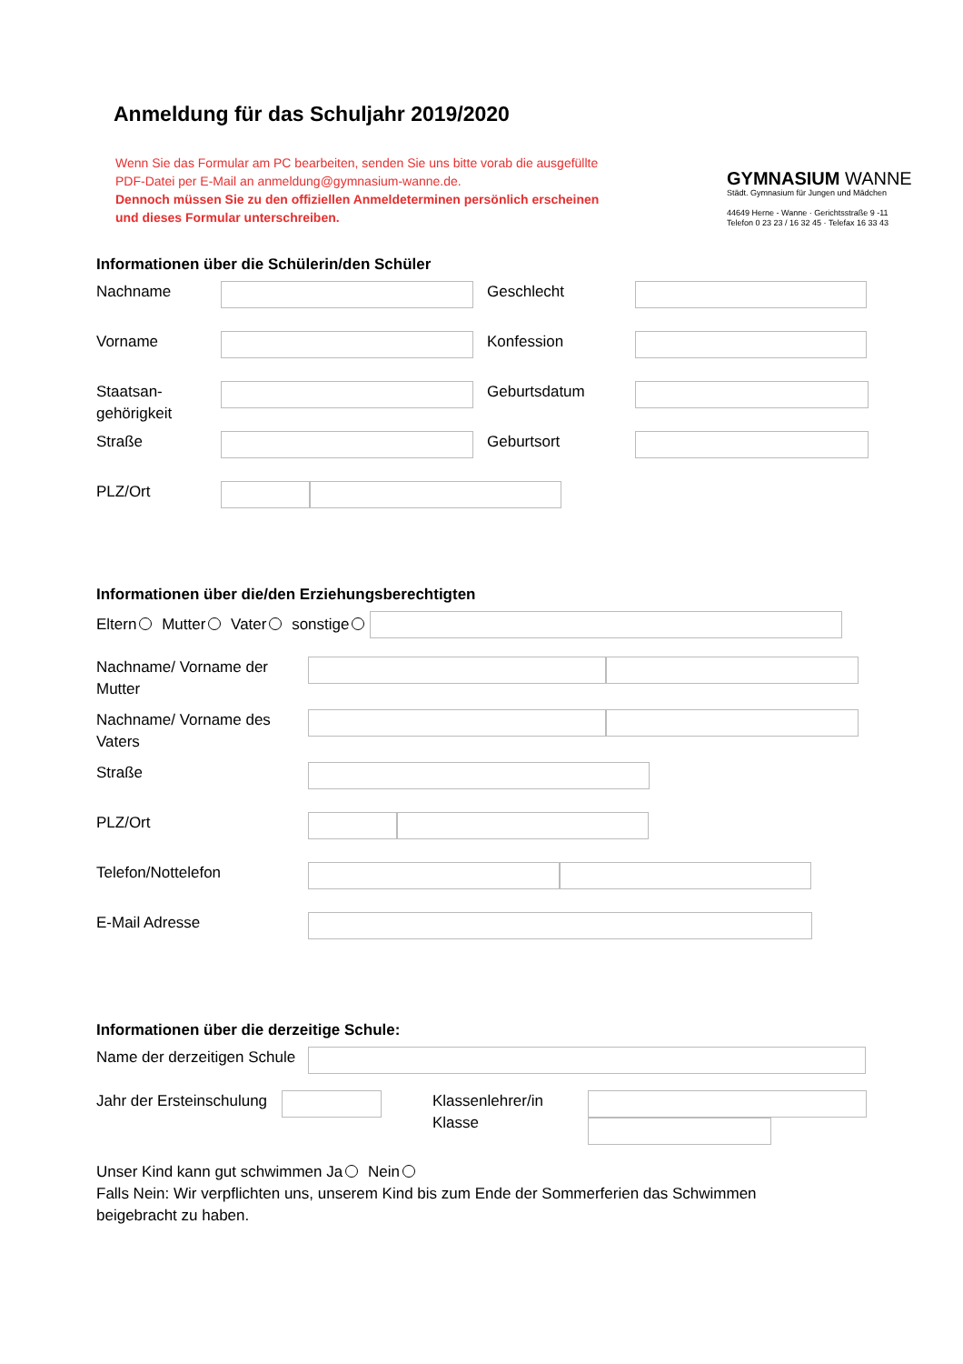Anmeldung für das Schuljahr 2019/2020
Wenn Sie das Formular am PC bearbeiten, senden Sie uns bitte vorab die ausgefüllte PDF-Datei per E-Mail an anmeldung@gymnasium-wanne.de.
Dennoch müssen Sie zu den offiziellen Anmeldeterminen persönlich erscheinen und dieses Formular unterschreiben.
GYMNASIUM WANNE
Städt. Gymnasium für Jungen und Mädchen
44649 Herne - Wanne · Gerichtsstraße 9 -11
Telefon 0 23 23 / 16 32 45 · Telefax 16 33 43
Informationen über die Schülerin/den Schüler
Nachname Geschlecht
Vorname Konfession
Staatsan-
gehörigkeit Geburtsdatum
Straße Geburtsort
PLZ/Ort
Informationen über die/den Erziehungsberechtigten
Eltern Mutter Vater sonstige
Nachname/ Vorname der Mutter
Nachname/ Vorname des Vaters
Straße
PLZ/Ort
Telefon/Nottelefon
E-Mail Adresse
Informationen über die derzeitige Schule:
Name der derzeitigen Schule
Jahr der Ersteinschulung Klassenlehrer/in
Klasse
Unser Kind kann gut schwimmen Ja Nein
Falls Nein: Wir verpflichten uns, unserem Kind bis zum Ende der Sommerferien das Schwimmen beigebracht zu haben.